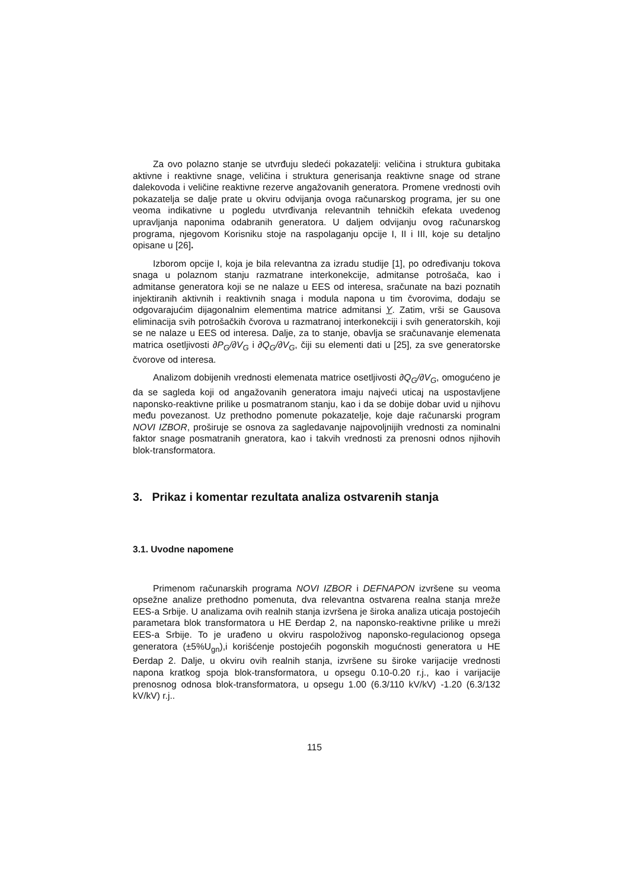Za ovo polazno stanje se utvrđuju sledeći pokazatelji: veličina i struktura gubitaka aktivne i reaktivne snage, veličina i struktura generisanja reaktivne snage od strane dalekovoda i veličine reaktivne rezerve angažovanih generatora. Promene vrednosti ovih pokazatelja se dalje prate u okviru odvijanja ovoga računarskog programa, jer su one veoma indikativne u pogledu utvrđivanja relevantnih tehničkih efekata uvedenog upravljanja naponima odabranih generatora. U daljem odvijanju ovog računarskog programa, njegovom Korisniku stoje na raspolaganju opcije I, II i III, koje su detaljno opisane u [26].
Izborom opcije I, koja je bila relevantna za izradu studije [1], po određivanju tokova snaga u polaznom stanju razmatrane interkonekcije, admitanse potrošača, kao i admitanse generatora koji se ne nalaze u EES od interesa, sračunate na bazi poznatih injektiranih aktivnih i reaktivnih snaga i modula napona u tim čvorovima, dodaju se odgovarajućim dijagonalnim elementima matrice admitansi Y. Zatim, vrši se Gausova eliminacija svih potrošačkih čvorova u razmatranoj interkonekciji i svih generatorskih, koji se ne nalaze u EES od interesa. Dalje, za to stanje, obavlja se sračunavanje elemenata matrica osetljivosti ∂P<sub>G</sub>/∂V<sub>G</sub> i ∂Q<sub>G</sub>/∂V<sub>G</sub>, čiji su elementi dati u [25], za sve generatorske čvorove od interesa.
Analizom dobijenih vrednosti elemenata matrice osetljivosti ∂Q<sub>G</sub>/∂V<sub>G</sub>, omogućeno je da se sagleda koji od angažovanih generatora imaju najveći uticaj na uspostavljene naponsko-reaktivne prilike u posmatranom stanju, kao i da se dobije dobar uvid u njihovu među povezanost. Uz prethodno pomenute pokazatelje, koje daje računarski program NOVI IZBOR, proširuje se osnova za sagledavanje najpovoljnijih vrednosti za nominalni faktor snage posmatranih gneratora, kao i takvih vrednosti za prenosni odnos njihovih blok-transformatora.
3. Prikaz i komentar rezultata analiza ostvarenih stanja
3.1. Uvodne napomene
Primenom računarskih programa NOVI IZBOR i DEFNAPON izvršene su veoma opsežne analize prethodno pomenuta, dva relevantna ostvarena realna stanja mreže EES-a Srbije. U analizama ovih realnih stanja izvršena je široka analiza uticaja postojećih parametara blok transformatora u HE Đerdap 2, na naponsko-reaktivne prilike u mreži EES-a Srbije. To je urađeno u okviru raspoloživog naponsko-regulacionog opsega generatora (±5%U<sub>gn</sub>),i korišćenje postojećih pogonskih mogućnosti generatora u HE Đerdap 2. Dalje, u okviru ovih realnih stanja, izvršene su široke varijacije vrednosti napona kratkog spoja blok-transformatora, u opsegu 0.10-0.20 r.j., kao i varijacije prenosnog odnosa blok-transformatora, u opsegu 1.00 (6.3/110 kV/kV) -1.20 (6.3/132 kV/kV) r.j..
115